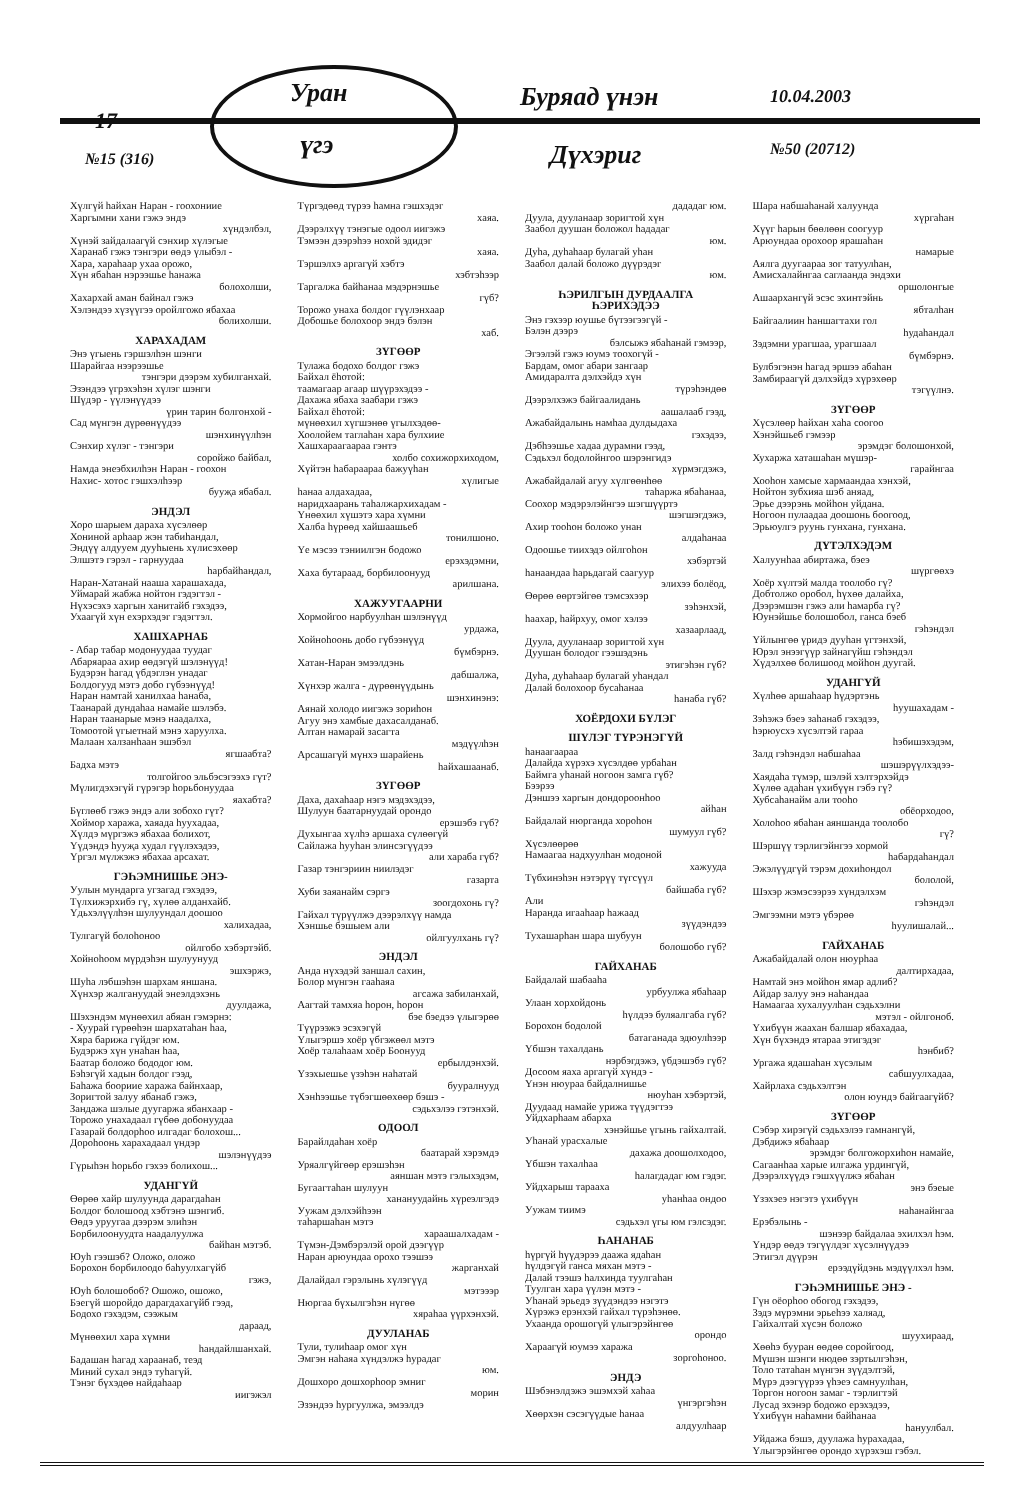17
Уран
үгэ
Буряад үнэн 10.04.2003
№15 (316) Дүхэриг №50 (20712)
Хүлгүй һайхан Наран - гоохониие
Харгымни хани гэжэ эндэ
хүндэлбэл,
Хүнэй зайдалаагүй сэнхир хүлэгые
Харанаб гэжэ тэнгэри өөдэ үлыбэл -
Хара, хараһаар ухаа орожо,
Хүн ябаһан нэрээшье һанажа
болохолши,
Хахархай аман байнал гэжэ
Хэлэндээ хүзүүгээ оройлгожо ябахаа
болихолши.
ХАРАХАДАМ
Энэ үгыень гэршэлһэн шэнги
Шарайгаа нээрээшье
тэнгэри дээрэм хубилганхай.
Эзэндээ үгрэхэһэн хүлэг шэнги
Шүдэр - үүлэнүүдээ
үрин тарин болгонхой -
Сад мүнгэн дүрөөнүүдээ
шэнхинүүлһэн
Сэнхир хүлэг - тэнгэри
соройжо байбал,
Намда энеэбхилһэн Наран - гоохон
Нахис- хотос гэшхэлһээр
бууҗа ябабал.
ЭНДЭЛ
Хоро шарыем дараха хүсэлөөр
Хониной арһаар жэн табиһандал,
Эндүү алдууем дууһыень хүлисэхөөр
Элшэтэ гэрэл - гарнуудаа
һарбайһандал,
Наран-Хатанай нааша харашахада,
Уймарай жабжа нойтон гэдэгтэл -
Нүхэсэхэ харгын ханитайб гэхэдээ,
Ухаагүй хүн ехэрхэдэг гэдэгтэл.
ХАШХАРНАБ
- Абар табар модонуудаа туудаг
Абаряараа ахир өөдэгүй шэлэнүүд!
Будэрэн һагад үбдэглэн унадаг
Болдогууд мэтэ добо гүбээнүүд!
Наран намтай ханилхаа һанаба,
Таанарай дундаһаа намайе шэлэбэ.
Наран таанарые мэнэ наадалха,
Томоотой үгыетнай мэнэ харуулха.
Малаан халзанһаан эшэбэл
ягшаабта?
Бадха мэтэ
толгойгоо эльбэсэгээхэ гүт?
Мүлигдэхэгүй гүрэгэр һорьбонуудаа
яахабта?
Бүглөөб гэжэ эндэ али зобохо гүт?
Хоймор хаража, хаяада һуухадаа,
Хүлдэ мүргэжэ ябахаа болихот,
Үүдэндэ һууҗа худал гүүлэхэдээ,
Үргэл мүлжэжэ ябахаа арсахат.
ГЭҺЭМНИШЬЕ ЭНЭ-
Уулын мундарга угзагад гэхэдээ,
Түлхижэрхибэ гү, хүлөө алданхайб.
Үдьхэлүүлһэн шулуундал доошоо
халихадаа,
Тулгагүй болоһоноо
ойлгобо хэбэртэйб.
Хойноһоом мүрдэһэн шулуунууд
эшхэржэ,
Шуһа лэбшэһэн шархам яншана.
Хүнхэр жалгануудай энеэлдэхэнь
дуулдажа,
Шэхэндэм мүнөөхил абяан гэмэрнэ:
- Хуурай гүрөөһэн шархатаһан һаа,
Хяра барижа гүйдэг юм.
Будэржэ хүн унаһан һаа,
Баатар боложо бододог юм.
Бэһэгүй хадын болдог гээд,
Баһажа боорииe хаража байнхаар,
Зоригтой залуу ябанаб гэжэ,
Зандажа шэлые дуугаржа ябанхаар -
Торожо унахадаал гүбөө добонуудаа
Газарай болдорһоо илгадаг болохош...
Дороһоонь харахадаал үндэр
шэлэнүүдээ
Гүрыһэн һорьбо гэхээ болихош...
УДАНГҮЙ
Өөрөө хайр шулуунда дарагдаһан
Болдог болошоод хэбтэнэ шэнгиб.
Өөдэ уруугаа дээрэм элиһэн
Борбилоонуудта наадалуулжа
байһан мэтэб.
Юуһ гээшэб? Оложо, оложо
Борохон борбилоодо баһуулхагүйб
гэжэ,
Юуһ болошобоб? Ошожо, ошожо,
Бэегүй шоройдо дарагдахагүйб гээд,
Бодохо гэхэдэм, сээжым
дараад,
Мүнөөхил хара хүмни
һандайлшанхай.
Бадашан һагад хараанаб, теэд
Миний сухал эндэ туһагүй.
Тэнэг бүхэдөө найдаһаар
иигэжэл
Түргэдөөд түрээ һамна гэшхэдэг
хаяа.
Дээрэлхүү тэнэгые одоол иигэжэ
Тэмээн дээрэһээ нохой эдидэг
хаяа.
Тэршэлхэ аргагүй хэбтэ
хэбтэһээр
Таргалжа байһанаа мэдэрнэшье
гүб?
Торожо унаха болдог гүүлэнхаар
Добошье болохоор эндэ бэлэн
хаб.
ЗҮГӨӨР
Тулажа бодохо болдог гэжэ
Байхал ёһотой:
таамагаар агаар шүүрэхэдээ -
Дахажа ябаха заабари гэжэ
Байхал ёһотой:
мүнөөхил хүгшэнөө үгылхэдөө-
Хоолойем таглаһан хара булхиие
Хашхараагаараа гэнтэ
холбо сохижорхиходом,
Хүйтэн һабараараа бажуүһан
хүлигые
һанаа алдахадаа,
наридхаарань таһалжархихадам -
Үнөөхил хүшэтэ хара хүмни
Халба һүрөөд хайшаашьеб
тонилшоно.
Үе мэсээ тэниилгэн бодожо
ерэхэдэмни,
Хаха бутараад, борбилоонууд
арилшана.
ХАЖУУГААРНИ
Хормойгоо нарбуулһан шэлэнүүд
урдажа,
Хойноһоонь добо гүбээнүүд
бүмбэрнэ.
Хатан-Наран эмээлдэнь
дабшалжа,
Хүнхэр жалга - дүрөөнүүдынь
шэнхинэнэ:
Аянай холодо иигэжэ зориһон
Агуу энэ хамбые дахасалданаб.
Алтан намарай засагта
мэдүүлһэн
Арсашагүй мүнхэ шарайень
һайхашаанаб.
ЗҮГӨӨР
Даха, дахаһаар нэгэ мэдэхэдээ,
Шулуун баатарнуудай орондо
ерэшэбэ гүб?
Духынгаа хүлһэ аршаха сүлөөгүй
Сайлажа һууһан элинсэгүүдээ
али хараба гүб?
Газар тэнгэриин ниилэдэг
газарта
Хуби заяанайм сэргэ
зоогдохонь гү?
Гайхал түрүүлжэ дээрэлхүү намда
Хэншье бэшыем али
ойлгуулхань гү?
ЭНДЭЛ
Анда нүхэдэй заншал сахин,
Болор мүнгэн гааһаяа
агсажа забиланхай,
Аагтай тамхяа һорон, һорон
бэе бэедээ үлыгэрөө
Түүрээжэ эсэхэгүй
Үлыгэршэ хоёр үбгэжөөл мэтэ
Хоёр талаһаам хоёр Боонууд
ербылдэнхэй.
Үзэхыешье үзэһэн наһатай
бууралнууд
Хэнһээшье түбэгшөөхөөр бэшэ -
сэдьхэлээ гэтэнхэй.
ОДООЛ
Барайлдаһан хоёр
баатарай хэрэмдэ
Уряалгүйгөөр ерэшэһэн
аяншан мэтэ гэлыхэдэм,
Бугаагтаһан шулуун
ханануудайнь хүреэлгэдэ
Уужам дэлхэйһээн
таһаршаһан мэтэ
хараашалхадам -
Түмэн-Дэмбэрэлэй орой дээгүүр
Наран арюундаа орохо тээшээ
жарганхай
Далайдал гэрэлынь хүлэгүүд
мэтэээр
Нюргаа бүхылгэһэн нүгөө
хяраһаа үүрхэнхэй.
ДУУЛАНАБ
Тули, тулиһаар омог хүн
Эмгэн наһаяа хүндэлжэ һурадаг
юм.
Дошхоро дошхорһоор эмниг
морин
Эзэндээ һургуулжа, эмээлдэ
дададаг юм.
Дуула, дууланаар зоригтой хүн
Заабол дуушан боложол һададаг
юм.
Дуһа, дуһаһаар булагай уһан
Заабол далай боложо дүүрэдэг
юм.
ҺЭРИЛГЫН ДУРДААЛГА ҺЭРИХЭДЭЭ
Энэ гэхээр юушье бүтээгээгүй -
Бэлэн дээрэ
бэлсыжэ ябаһанай гэмээр,
Эгээлэй гэжэ юумэ тоохогүй -
Бардам, омог абари зангаар
Амидаралта дэлхэйдэ хүн
түрэһэндөө
Дээрэлхэжэ байгаалидань
аашалааб гээд,
Ажабайдалынь намһаа дулдыдаха
гэхэдээ,
Дэбһээшье хадаа дурамни гээд,
Сэдьхэл бодолойнгоо шэрэнгидэ
хүрмэгдэжэ,
Ажабайдалай агуу хүлгөөнһөө
таһаржа ябаһанаа,
Соохор мэдэрэлэйнгээ шэгшүүртэ
шэгшэгдэжэ,
Ахир тооһон боложо унан
алдаһанаа
Одоошье тиихэдэ ойлгоһон
хэбэртэй
һанаандаа һарьдагай саагуур
элихээ болёод,
Өөрөө өөртэйгөө тэмсэхээр
зэһэнхэй,
һаахар, һайрхуу, омог хэлээ
хазаарлаад,
Дуула, дууланаар зоригтой хүн
Дуушан болодог гээшэдэнь
этигэһэн гүб?
Дуһа, дуһаһаар булагай уһандал
Далай болохоор бусаһанаа
һанаба гүб?
ХОЁРДОХИ БҮЛЭГ
ШҮЛЭГ ТҮРЭНЭГҮЙ
һанаагаараа
Далайда хүрэхэ хүсэлдөө урбаһан
Баймга уһанай ногоон замга гүб?
Бээрээ
Дэншээ харгын дондороонһоо
айһан
Байдалай нюрганда хороһон
шумуул гүб?
Хүсэлөөрөө
Намаагаа надхуулһан модоной
хажууда
Түбхинэһэн нэтэрүү түгсүүл
байшаба гүб?
Али
Наранда игааһаар һажаад
зүүдэндээ
Тухашарһан шара шубуун
болошобо гүб?
ГАЙХАНАБ
Байдалай шабааһа
урбуулжа ябаһаар
Улаан хорхойдонь
һүлдээ буляалгаба гүб?
Борохон бодолой
батаганада эдюулһээр
Үбшэн тахалдань
нэрбэгдэжэ, үбдэшэбэ гүб?
Досоом яаха аргагүй хүндэ -
Үнэн нюураа байдалнишье
нюуһан хэбэртэй,
Дуудаад намайе урижа түүдэгтээ
Уйдхарһаам абарха
хэнэйшье үгынь гайхалтай.
Уһанай урасхалые
дахажа доошолходоо,
Үбшэн тахалһаа
һалагдадаг юм гэдэг.
Уйдхарыш тарааха
уһанһаа ондоо
Уужам тиимэ
сэдьхэл үгы юм гэлсэдэг.
ҺАНАНАБ
һүргүй һүүдэрээ даажа ядаһан
һүлдэгүй ганса мяхан мэтэ -
Далай тээшэ һалхинда туулгаһан
Туулган хара үүлэн мэтэ -
Уһанай эрьедэ зүүдэндээ нэгэтэ
Хүрэжэ ерэнхэй гайхал түрэһэнөө.
Ухаанда орошогүй үлыгэрэйнгөө
орондо
Хараагүй юумээ хаража
зоргоһоноо.
ЭНДЭ
Шэбэнэлдэжэ эшэмхэй хаһаа
үнгэргэһэн
Хөөрхэн сэсэгүүдые һанаа
алдуулһаар
Шара набшаһанай халуунда
хүргаһан
Хүүг һарын бөөлөөн соогуур
Арюундаа орохоор ярашаһан
намарые
Аялга дуугаараа зог татуулһан,
Амисхалайнгаа саглаанда эндэхи
оршолонгые
Ашаархангүй эсэс эхинтэйнь
ябталһан
Байгаалиин һаншагтахи гол
һудаһандал
Зэдэмни урагшаа, урагшаал
бүмбэрнэ.
Булбэгэнэн һагад эршээ абаһан
Замбираагүй дэлхэйдэ хүрэхөөр
тэгүүлнэ.
ЗҮГӨӨР
Хүсэлөөр һайхан хаһа соогоо
Хэнэйшьеб гэмээр
эрэмдэг болошонхой,
Хухаржа хаташаһан мүшэр-
гарайнгаа
Хооһон хамсые хармаандаа хэнхэй,
Нойтон зубхияа шэб аняад,
Эрье дээрэнь мойһон уйдана.
Ногоон пулаадаа доошонь боогоод,
Эрьюулгэ руунь гунхана, гунхана.
ДҮТЭЛХЭДЭМ
Халуунһаа абиртажа, бэеэ
шүргөөхэ
Хоёр хүлтэй малда тоолобо гү?
Добтолжо оробол, һүхөө далайха,
Дээрэмшэн гэжэ али һамарба гү?
Юунэйшье болошобол, ганса бэеб
гэһэндэл
Үйлынгөө үридэ дууһан үгтэнхэй,
Юрэл энээгүүр зайнагүйш гэһэндэл
Хүдэлхөө болишоод мойһон дуугай.
УДАНГҮЙ
Хүлһөө аршаһаар һүдэртэнь
һуушахадам -
Зэһэжэ бэеэ заһанаб гэхэдээ,
һэрюусхэ хүсэлтэй гараа
һэбишэхэдэм,
Залд гэһэндэл набшаһаа
шэшэрүүлхэдээ-
Хаядаһа түмэр, шэлэй хэлтэрхэйдэ
Хүлөө адаһан үхибүүн гэбэ гү?
Хубсаһанайм али тооһо
обёорходоо,
Холоһоо ябаһан аяншанда тоолобо
гү?
Шэршүү тэрлигэйнгээ хормой
һабардаһандал
Эжэлүүдгүй тэрэм дохиһондол
бололой,
Шэхэр жэмэсээрээ хүндэлхэм
гэһэндэл
Эмгээмни мэтэ үбэрөө
һуулишалай...
ГАЙХАНАБ
Ажабайдалай олон нюурһаа
далтирхадаа,
Намтай энэ мойһон ямар адлиб?
Айдар залуу энэ наһандаа
Намаагаа хухалуулһан сэдьхэлни
мэтэл - ойлгоноб.
Үхибүүн жаахан балшар ябахадаа,
Хүн бүхэндэ ятараа этигэдэг
һэнбиб?
Ургажа ядашаһан хүсэлым
сабшуулхадаа,
Хайрлаха сэдьхэлтэн
олон юундэ байгаагүйб?
ЗҮГӨӨР
Сэбэр хирэгүй сэдьхэлээ гамнангүй,
Дэбдижэ ябаһаар
эрэмдэг болгожорхиһон намайе,
Сагаанһаа харые илгажа урдингүй,
Дээрэлхүүдэ гэшхүүлжэ ябаһан
энэ бэеые
Үзэхэеэ нэгэтэ үхибүүн
наһанайнгаа
Ерэбэлынь -
шэнээр байдалаа эхилхэл һэм.
Үндэр өөдэ тэгүүлдэг хүсэлнүүдээ
Этигэл дүүрэн
ерээдүйдэнь мэдүүлхэл һэм.
ГЭҺЭМНИШЬЕ ЭНЭ -
Гүн оёорһоо обогод гэхэдээ,
Зэдэ мүрэмни эрьеһээ халяад,
Гайхалтай хүсэн боложо
шуухираад,
Хөөһэ бууран өөдөө соройгоод,
Мүшэн шэнги нюдөө зэртылгэһэн,
Толо татаһан мүнгэн зүүдэлтэй,
Мүрэ дээгүүрээ үһэеэ самнуулһан,
Торгон ногоон замаг - тэрлигтэй
Лусад эхэнэр бодожо ерэхэдээ,
Үхибүүн наһамни байһанаа
һануулбал.
Уйдажа бэшэ, дуулажа һурахадаа,
Үлыгэрэйнгөө орондо хүрэхэш гэбэл.